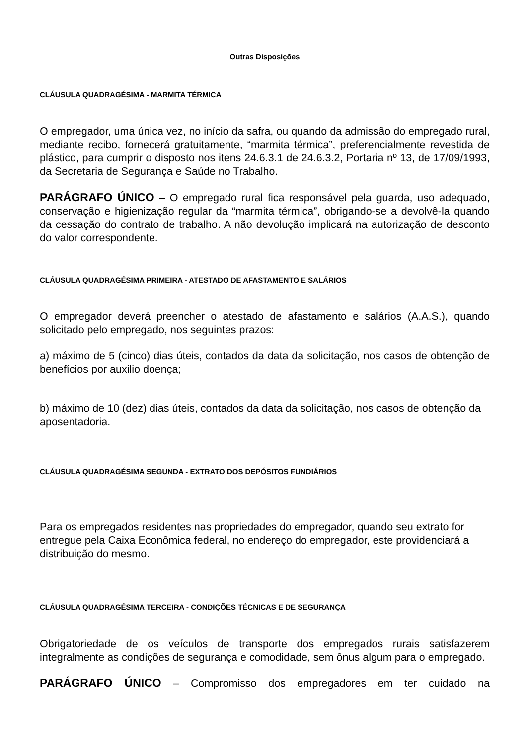Outras Disposições
CLÁUSULA QUADRAGÉSIMA - MARMITA TÉRMICA
O empregador, uma única vez, no início da safra, ou quando da admissão do empregado rural, mediante recibo, fornecerá gratuitamente, “marmita térmica”, preferencialmente revestida de plástico, para cumprir o disposto nos itens 24.6.3.1 de 24.6.3.2, Portaria nº 13, de 17/09/1993, da Secretaria de Segurança e Saúde no Trabalho.
PARÁGRAFO ÚNICO – O empregado rural fica responsável pela guarda, uso adequado, conservação e higienização regular da “marmita térmica”, obrigando-se a devolvê-la quando da cessação do contrato de trabalho. A não devolução implicará na autorização de desconto do valor correspondente.
CLÁUSULA QUADRAGÉSIMA PRIMEIRA - ATESTADO DE AFASTAMENTO E SALÁRIOS
O empregador deverá preencher o atestado de afastamento e salários (A.A.S.), quando solicitado pelo empregado, nos seguintes prazos:
a) máximo de 5 (cinco) dias úteis, contados da data da solicitação, nos casos de obtenção de benefícios por auxilio doença;
b) máximo de 10 (dez) dias úteis, contados da data da solicitação, nos casos de obtenção da aposentadoria.
CLÁUSULA QUADRAGÉSIMA SEGUNDA - EXTRATO DOS DEPÓSITOS FUNDIÁRIOS
Para os empregados residentes nas propriedades do empregador, quando seu extrato for entregue pela Caixa Econômica federal, no endereço do empregador, este providenciará a distribuição do mesmo.
CLÁUSULA QUADRAGÉSIMA TERCEIRA - CONDIÇÕES TÉCNICAS E DE SEGURANÇA
Obrigatoriedade de os veículos de transporte dos empregados rurais satisfazerem integralmente as condições de segurança e comodidade, sem ônus algum para o empregado.
PARÁGRAFO ÚNICO – Compromisso dos empregadores em ter cuidado na